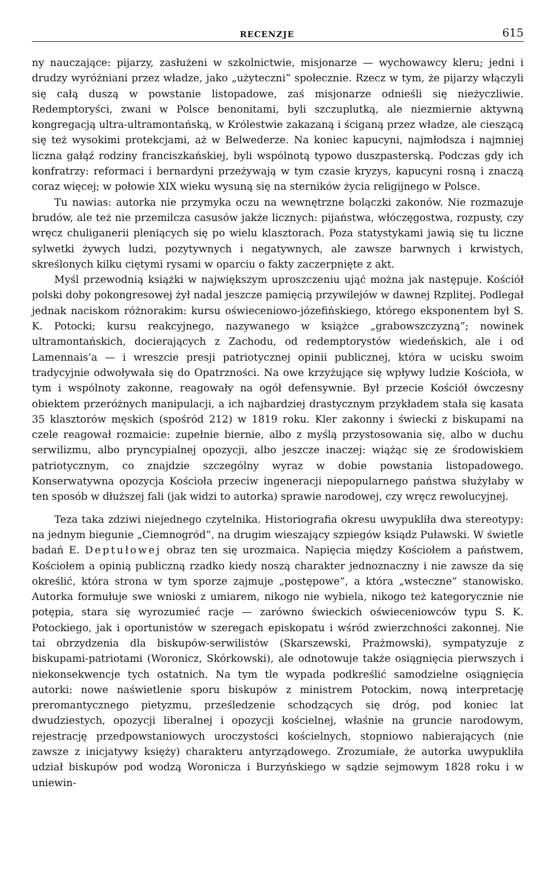RECENZJE 615
ny nauczające: pijarzy, zasłużeni w szkolnictwie, misjonarze — wychowawcy kleru; jedni i drudzy wyróżniani przez władze, jako „użyteczni” społecznie. Rzecz w tym, że pijarzy włączyli się całą duszą w powstanie listopadowe, zaś misjonarze odnieśli się nieżyczliwie. Redemptoryści, zwani w Polsce benonitami, byli szczuplutką, ale niezmiernie aktywną kongregacją ultra-ultramontańską, w Królestwie zakazaną i ściganą przez władze, ale cieszącą się też wysokimi protekcjami, aż w Belwederze. Na koniec kapucyni, najmłodsza i najmniej liczna gałąź rodziny franciszkańskiej, byli wspólnotą typowo duszpasterską. Podczas gdy ich konfratrzy: reformaci i bernardyni przeżywają w tym czasie kryzys, kapucyni rosną i znaczą coraz więcej; w połowie XIX wieku wysuną się na sterników życia religijnego w Polsce.
Tu nawias: autorka nie przymyka oczu na wewnętrzne bolączki zakonów. Nie rozmazuje brudów, ale też nie przemilcza casusów jakże licznych: pijaństwa, włóczęgostwa, rozpusty, czy wręcz chuliganerii pleniących się po wielu klasztorach. Poza statystykami jawią się tu liczne sylwetki żywych ludzi, pozytywnych i negatywnych, ale zawsze barwnych i krwistych, skreślonych kilku ciętymi rysami w oparciu o fakty zaczerpnięte z akt.
Myśl przewodnią książki w największym uproszczeniu ująć można jak następuje. Kościół polski doby pokongresowej żył nadal jeszcze pamięcią przywilejów w dawnej Rzplitej. Podlegał jednak naciskom różnorakim: kursu oświeceniowo-józefińskiego, którego eksponentem był S. K. Potocki; kursu reakcyjnego, nazywanego w książce „grabowszczyzną”; nowinek ultramontańskich, docierających z Zachodu, od redemptorystów wiedeńskich, ale i od Lamennais’a — i wreszcie presji patriotycznej opinii publicznej, która w ucisku swoim tradycyjnie odwoływała się do Opatrzności. Na owe krzyżujące się wpływy ludzie Kościoła, w tym i wspólnoty zakonne, reagowały na ogół defensywnie. Był przecie Kościół ówczesny obiektem przeróżnych manipulacji, a ich najbardziej drastycznym przykładem stała się kasata 35 klasztorów męskich (spośród 212) w 1819 roku. Kler zakonny i świecki z biskupami na czele reagował rozmaicie: zupełnie biernie, albo z myślą przystosowania się, albo w duchu serwilizmu, albo pryncypialnej opozycji, albo jeszcze inaczej: wiążąc się ze środowiskiem patriotycznym, co znajdzie szczególny wyraz w dobie powstania listopadowego. Konserwatywna opozycja Kościoła przeciw ingeneracji niepopularnego państwa służyłaby w ten sposób w dłuższej fali (jak widzi to autorka) sprawie narodowej, czy wręcz rewolucyjnej.
Teza taka zdziwi niejednego czytelnika. Historiografia okresu uwypukliła dwa stereotypy: na jednym biegunie „Ciemnogród”, na drugim wieszający szpiegów ksiądz Puławski. W świetle badań E. Deptułowej obraz ten się urozmaica. Napięcia między Kościołem a państwem, Kościołem a opinią publiczną rzadko kiedy noszą charakter jednoznaczny i nie zawsze da się określić, która strona w tym sporze zajmuje „postępowe”, a która „wsteczne” stanowisko. Autorka formułuje swe wnioski z umiarem, nikogo nie wybiela, nikogo też kategorycznie nie potępia, stara się wyrozumieć racje — zarówno świeckich oświeceniowców typu S. K. Potockiego, jak i oportunistów w szeregach episkopatu i wśród zwierzchności zakonnej. Nie tai obrzydzenia dla biskupów-serwilistów (Skarszewski, Prażmowski), sympatyzuje z biskupami-patriotami (Woronicz, Skórkowski), ale odnotowuje także osiągnięcia pierwszych i niekonsekwencje tych ostatnich. Na tym tle wypada podkreślić samodzielne osiągnięcia autorki: nowe naświetlenie sporu biskupów z ministrem Potockim, nową interpretację preromantycznego pietyzmu, prześledzenie schodzących się dróg, pod koniec lat dwudziestych, opozycji liberalnej i opozycji kościelnej, właśnie na gruncie narodowym, rejestrację przedpowstaniowych uroczystości kościelnych, stopniowo nabierających (nie zawsze z inicjatywy księży) charakteru antyrządowego. Zrozumiałe, że autorka uwypukliła udział biskupów pod wodzą Woronicza i Burzyńskiego w sądzie sejmowym 1828 roku i w uniewin-